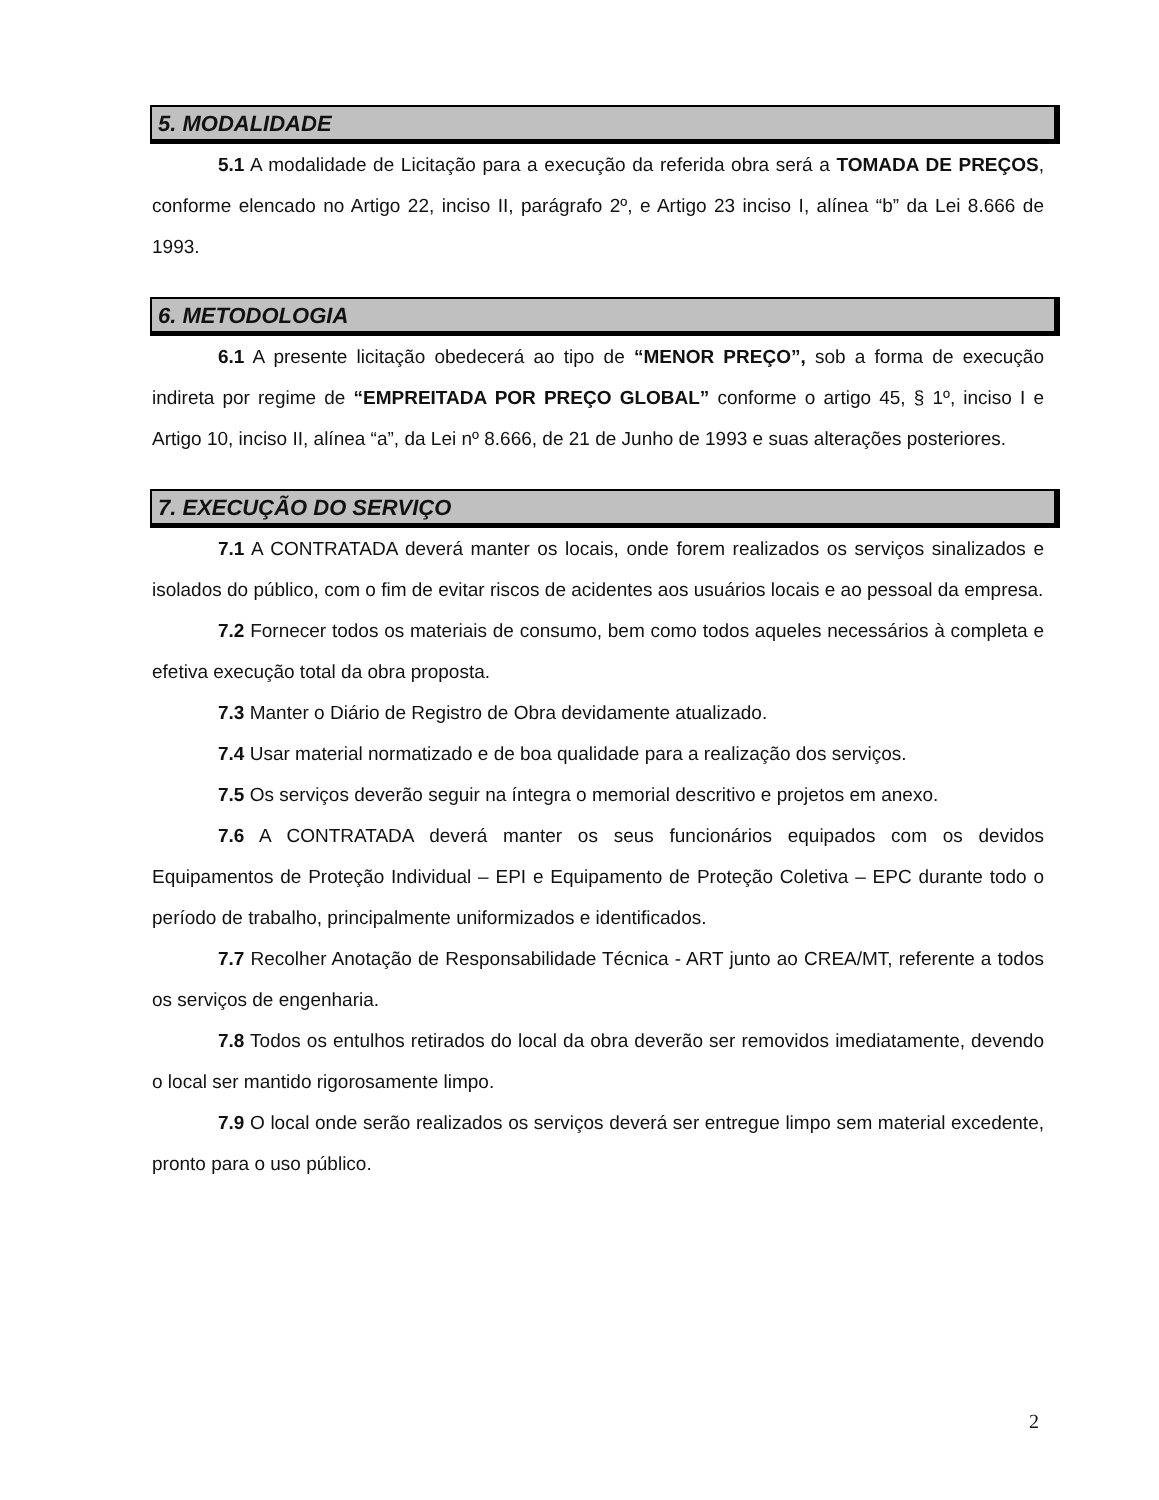5. MODALIDADE
5.1 A modalidade de Licitação para a execução da referida obra será a TOMADA DE PREÇOS, conforme elencado no Artigo 22, inciso II, parágrafo 2º, e Artigo 23 inciso I, alínea “b” da Lei 8.666 de 1993.
6. METODOLOGIA
6.1 A presente licitação obedecerá ao tipo de “MENOR PREÇO”, sob a forma de execução indireta por regime de “EMPREITADA POR PREÇO GLOBAL” conforme o artigo 45, § 1º, inciso I e Artigo 10, inciso II, alínea “a”, da Lei nº 8.666, de 21 de Junho de 1993 e suas alterações posteriores.
7. EXECUÇÃO DO SERVIÇO
7.1 A CONTRATADA deverá manter os locais, onde forem realizados os serviços sinalizados e isolados do público, com o fim de evitar riscos de acidentes aos usuários locais e ao pessoal da empresa.
7.2 Fornecer todos os materiais de consumo, bem como todos aqueles necessários à completa e efetiva execução total da obra proposta.
7.3 Manter o Diário de Registro de Obra devidamente atualizado.
7.4 Usar material normatizado e de boa qualidade para a realização dos serviços.
7.5 Os serviços deverão seguir na íntegra o memorial descritivo e projetos em anexo.
7.6 A CONTRATADA deverá manter os seus funcionários equipados com os devidos Equipamentos de Proteção Individual – EPI e Equipamento de Proteção Coletiva – EPC durante todo o período de trabalho, principalmente uniformizados e identificados.
7.7 Recolher Anotação de Responsabilidade Técnica - ART junto ao CREA/MT, referente a todos os serviços de engenharia.
7.8 Todos os entulhos retirados do local da obra deverão ser removidos imediatamente, devendo o local ser mantido rigorosamente limpo.
7.9 O local onde serão realizados os serviços deverá ser entregue limpo sem material excedente, pronto para o uso público.
2